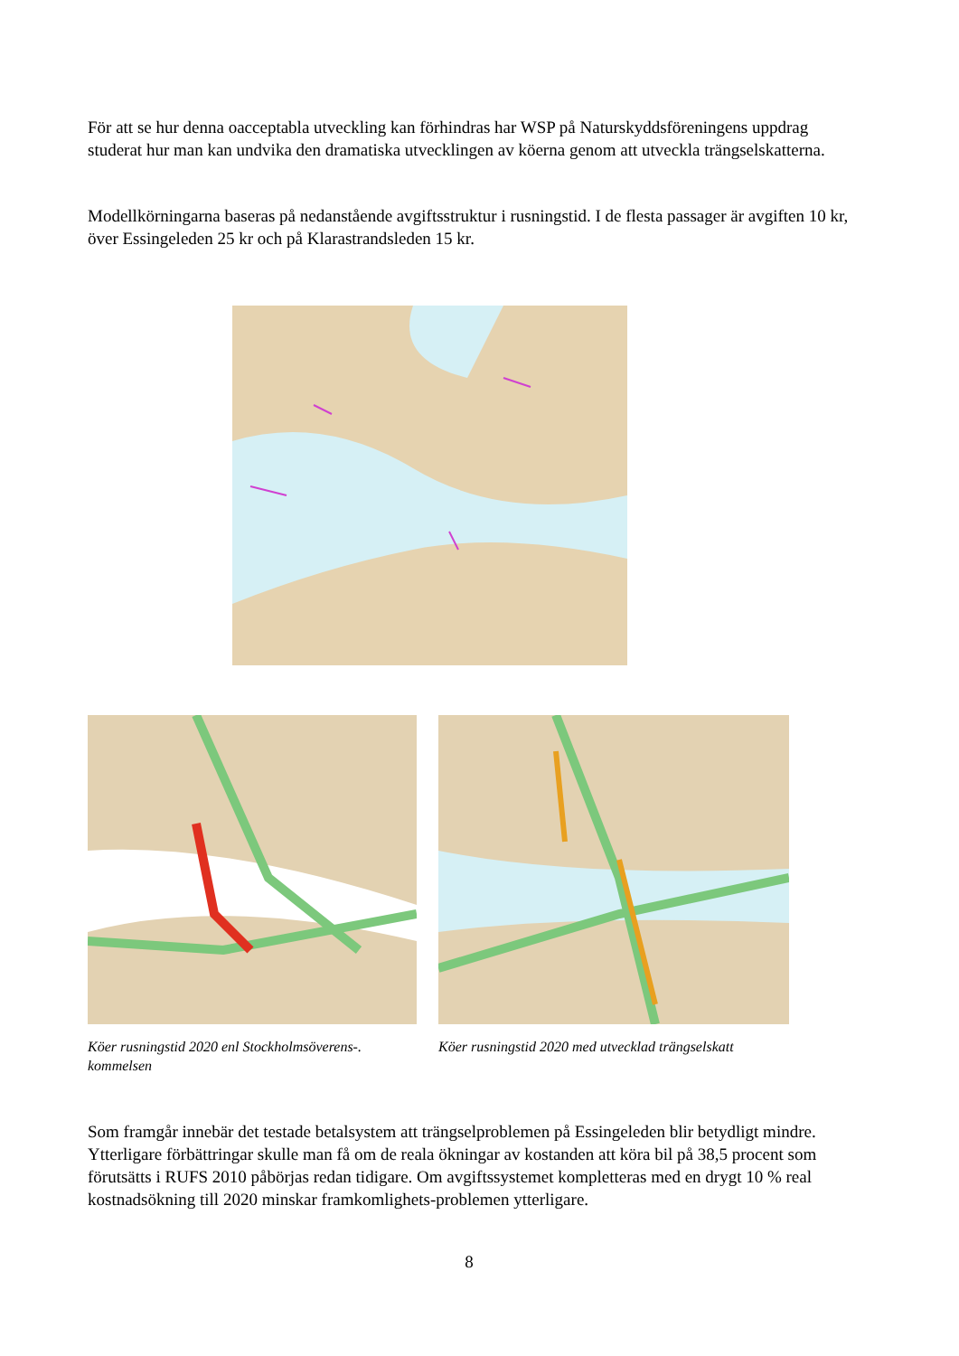För att se hur denna oacceptabla utveckling kan förhindras har WSP på Naturskyddsföreningens uppdrag studerat hur man kan undvika den dramatiska utvecklingen av köerna genom att utveckla trängselskatterna.
Modellkörningarna baseras på nedanstående avgiftsstruktur i rusningstid. I de flesta passager är avgiften 10 kr, över Essingeleden 25 kr och på Klarastrandsleden 15 kr.
Köer rusningstid 2020 enl Stockholmsöverens-. kommelsen
Köer rusningstid 2020 med utvecklad trängselskatt
Som framgår innebär det testade betalsystem att trängselproblemen på Essingeleden blir betydligt mindre. Ytterligare förbättringar skulle man få om de reala ökningar av kostanden att köra bil på 38,5 procent som förutsätts i RUFS 2010 påbörjas redan tidigare. Om avgiftssystemet kompletteras med en drygt 10 % real kostnadsökning till 2020 minskar framkomlighets-problemen ytterligare.
8